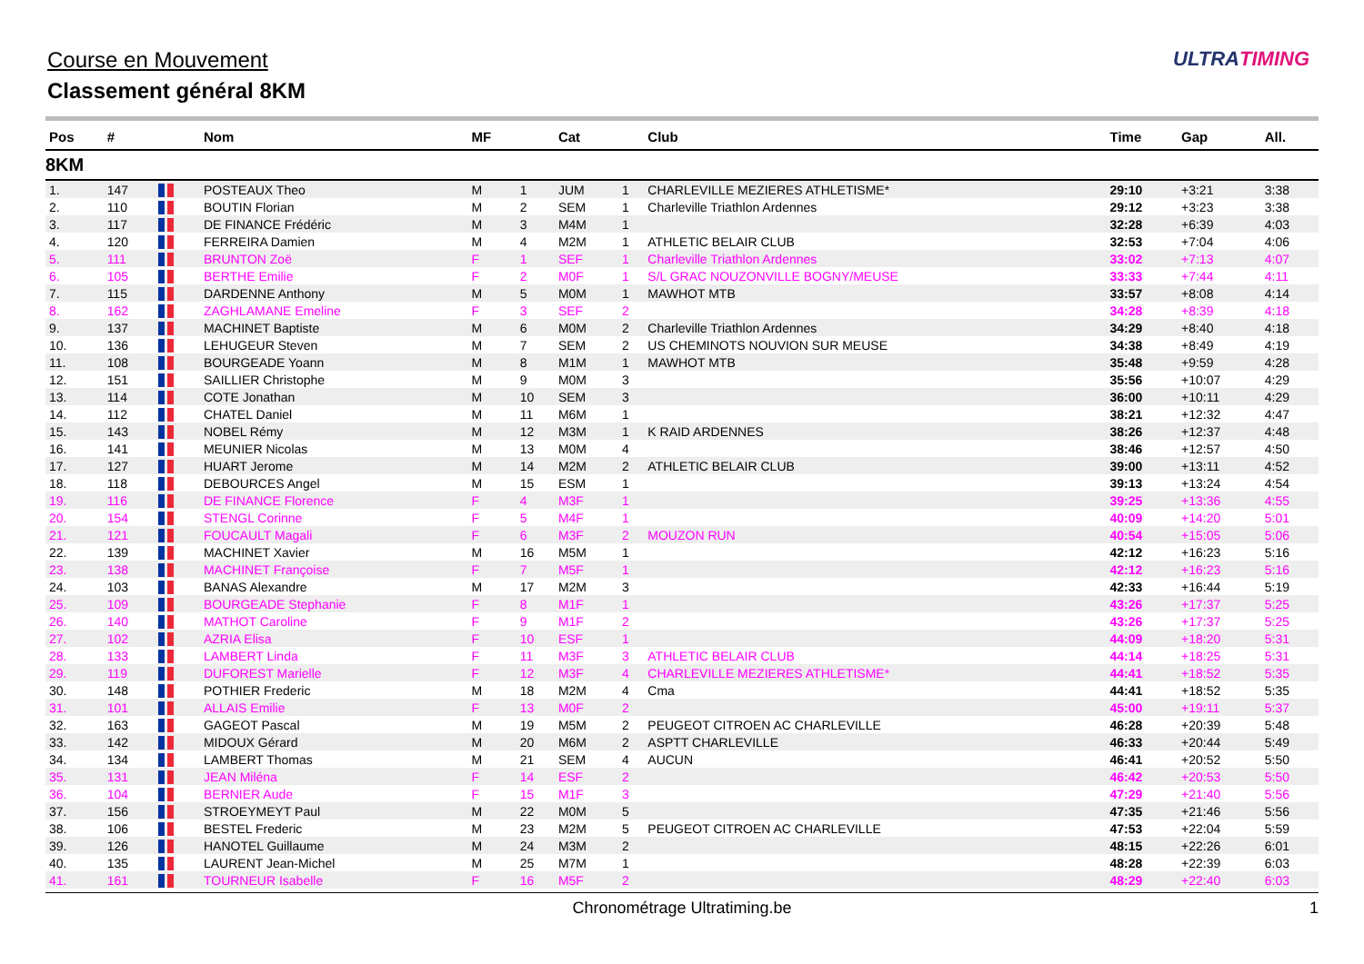Course en Mouvement
Classement général 8KM
ULTRATIMING
| Pos | # | | Nom | MF | | Cat | | Club | Time | Gap | All. |
| --- | --- | --- | --- | --- | --- | --- | --- | --- | --- | --- | --- |
| 8KM | | | | | | | | | | | |
| 1. | 147 | | POSTEAUX Theo | M | 1 | JUM | 1 | CHARLEVILLE MEZIERES ATHLETISME* | 29:10 | +3:21 | 3:38 |
| 2. | 110 | | BOUTIN Florian | M | 2 | SEM | 1 | Charleville Triathlon Ardennes | 29:12 | +3:23 | 3:38 |
| 3. | 117 | | DE FINANCE Frédéric | M | 3 | M4M | 1 | | 32:28 | +6:39 | 4:03 |
| 4. | 120 | | FERREIRA Damien | M | 4 | M2M | 1 | ATHLETIC BELAIR CLUB | 32:53 | +7:04 | 4:06 |
| 5. | 111 | | BRUNTON Zoë | F | 1 | SEF | 1 | Charleville Triathlon Ardennes | 33:02 | +7:13 | 4:07 |
| 6. | 105 | | BERTHE Emilie | F | 2 | M0F | 1 | S/L GRAC NOUZONVILLE BOGNY/MEUSE | 33:33 | +7:44 | 4:11 |
| 7. | 115 | | DARDENNE Anthony | M | 5 | M0M | 1 | MAWHOT MTB | 33:57 | +8:08 | 4:14 |
| 8. | 162 | | ZAGHLAMANE Emeline | F | 3 | SEF | 2 | | 34:28 | +8:39 | 4:18 |
| 9. | 137 | | MACHINET Baptiste | M | 6 | M0M | 2 | Charleville Triathlon Ardennes | 34:29 | +8:40 | 4:18 |
| 10. | 136 | | LEHUGEUR Steven | M | 7 | SEM | 2 | US CHEMINOTS NOUVION SUR MEUSE | 34:38 | +8:49 | 4:19 |
| 11. | 108 | | BOURGEADE Yoann | M | 8 | M1M | 1 | MAWHOT MTB | 35:48 | +9:59 | 4:28 |
| 12. | 151 | | SAILLIER Christophe | M | 9 | M0M | 3 | | 35:56 | +10:07 | 4:29 |
| 13. | 114 | | COTE Jonathan | M | 10 | SEM | 3 | | 36:00 | +10:11 | 4:29 |
| 14. | 112 | | CHATEL Daniel | M | 11 | M6M | 1 | | 38:21 | +12:32 | 4:47 |
| 15. | 143 | | NOBEL Rémy | M | 12 | M3M | 1 | K RAID ARDENNES | 38:26 | +12:37 | 4:48 |
| 16. | 141 | | MEUNIER Nicolas | M | 13 | M0M | 4 | | 38:46 | +12:57 | 4:50 |
| 17. | 127 | | HUART Jerome | M | 14 | M2M | 2 | ATHLETIC BELAIR CLUB | 39:00 | +13:11 | 4:52 |
| 18. | 118 | | DEBOURCES Angel | M | 15 | ESM | 1 | | 39:13 | +13:24 | 4:54 |
| 19. | 116 | | DE FINANCE Florence | F | 4 | M3F | 1 | | 39:25 | +13:36 | 4:55 |
| 20. | 154 | | STENGL Corinne | F | 5 | M4F | 1 | | 40:09 | +14:20 | 5:01 |
| 21. | 121 | | FOUCAULT Magali | F | 6 | M3F | 2 | MOUZON RUN | 40:54 | +15:05 | 5:06 |
| 22. | 139 | | MACHINET Xavier | M | 16 | M5M | 1 | | 42:12 | +16:23 | 5:16 |
| 23. | 138 | | MACHINET Françoise | F | 7 | M5F | 1 | | 42:12 | +16:23 | 5:16 |
| 24. | 103 | | BANAS Alexandre | M | 17 | M2M | 3 | | 42:33 | +16:44 | 5:19 |
| 25. | 109 | | BOURGEADE Stephanie | F | 8 | M1F | 1 | | 43:26 | +17:37 | 5:25 |
| 26. | 140 | | MATHOT Caroline | F | 9 | M1F | 2 | | 43:26 | +17:37 | 5:25 |
| 27. | 102 | | AZRIA Elisa | F | 10 | ESF | 1 | | 44:09 | +18:20 | 5:31 |
| 28. | 133 | | LAMBERT Linda | F | 11 | M3F | 3 | ATHLETIC BELAIR CLUB | 44:14 | +18:25 | 5:31 |
| 29. | 119 | | DUFOREST Marielle | F | 12 | M3F | 4 | CHARLEVILLE MEZIERES ATHLETISME* | 44:41 | +18:52 | 5:35 |
| 30. | 148 | | POTHIER Frederic | M | 18 | M2M | 4 | Cma | 44:41 | +18:52 | 5:35 |
| 31. | 101 | | ALLAIS Emilie | F | 13 | M0F | 2 | | 45:00 | +19:11 | 5:37 |
| 32. | 163 | | GAGEOT Pascal | M | 19 | M5M | 2 | PEUGEOT CITROEN AC CHARLEVILLE | 46:28 | +20:39 | 5:48 |
| 33. | 142 | | MIDOUX Gérard | M | 20 | M6M | 2 | ASPTT CHARLEVILLE | 46:33 | +20:44 | 5:49 |
| 34. | 134 | | LAMBERT Thomas | M | 21 | SEM | 4 | AUCUN | 46:41 | +20:52 | 5:50 |
| 35. | 131 | | JEAN Miléna | F | 14 | ESF | 2 | | 46:42 | +20:53 | 5:50 |
| 36. | 104 | | BERNIER Aude | F | 15 | M1F | 3 | | 47:29 | +21:40 | 5:56 |
| 37. | 156 | | STROEYMEYT Paul | M | 22 | M0M | 5 | | 47:35 | +21:46 | 5:56 |
| 38. | 106 | | BESTEL Frederic | M | 23 | M2M | 5 | PEUGEOT CITROEN AC CHARLEVILLE | 47:53 | +22:04 | 5:59 |
| 39. | 126 | | HANOTEL Guillaume | M | 24 | M3M | 2 | | 48:15 | +22:26 | 6:01 |
| 40. | 135 | | LAURENT Jean-Michel | M | 25 | M7M | 1 | | 48:28 | +22:39 | 6:03 |
| 41. | 161 | | TOURNEUR Isabelle | F | 16 | M5F | 2 | | 48:29 | +22:40 | 6:03 |
Chronométrage Ultratiming.be 1